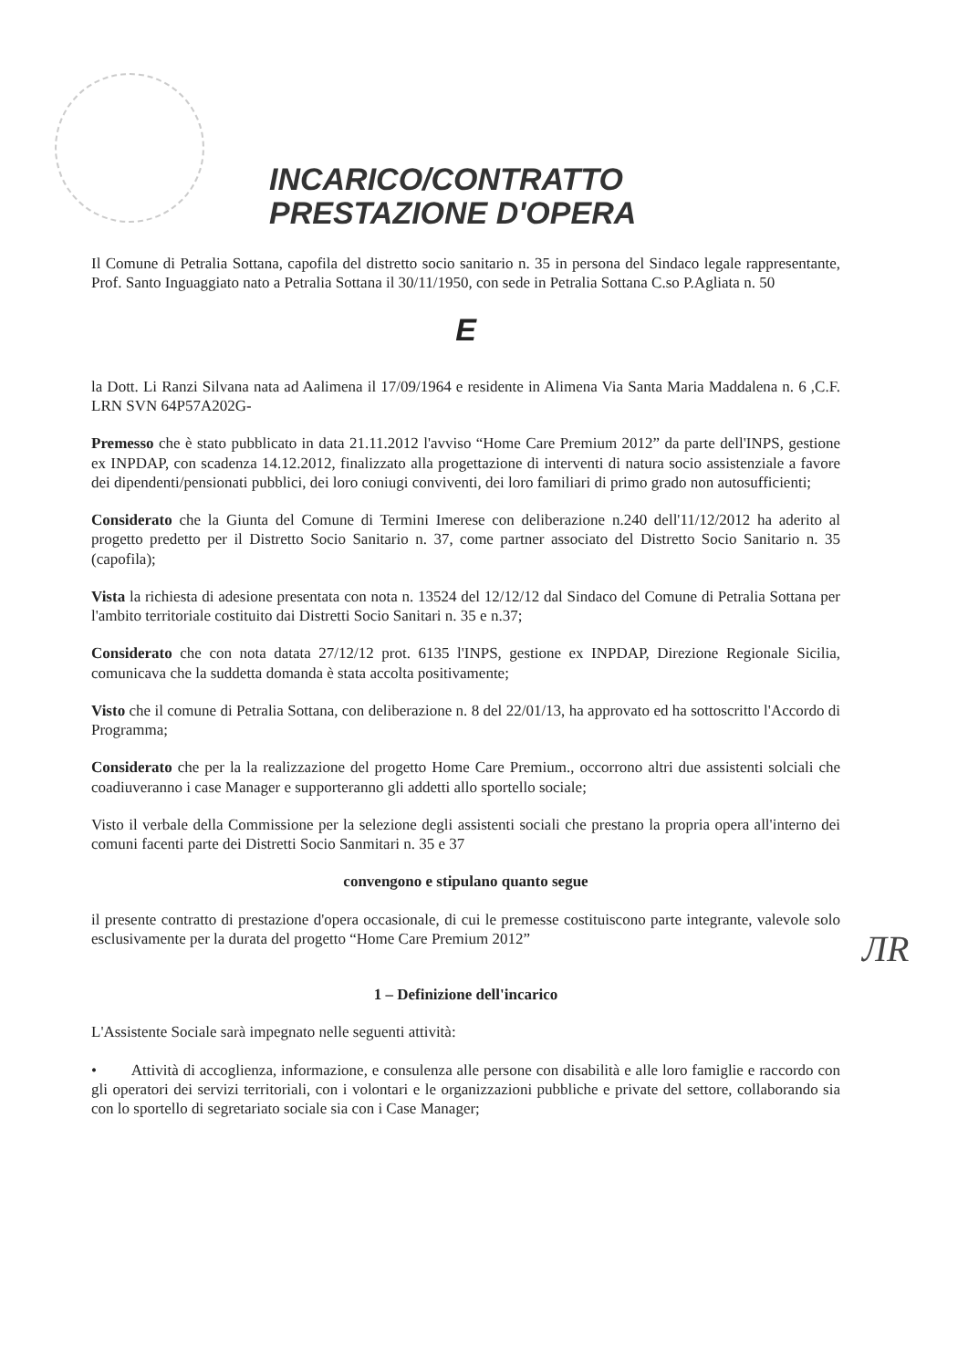INCARICO/CONTRATTO
PRESTAZIONE D'OPERA
Il Comune di Petralia Sottana, capofila del distretto socio sanitario n. 35 in persona del Sindaco legale rappresentante, Prof. Santo Inguaggiato nato a Petralia Sottana il 30/11/1950, con sede in Petralia Sottana C.so P.Agliata n. 50
E
la Dott. Li Ranzi Silvana nata ad Aalimena il 17/09/1964 e residente in Alimena Via Santa Maria Maddalena n. 6 ,C.F. LRN SVN 64P57A202G-
Premesso che è stato pubblicato in data 21.11.2012 l'avviso “Home Care Premium 2012” da parte dell'INPS, gestione ex INPDAP, con scadenza 14.12.2012, finalizzato alla progettazione di interventi di natura socio assistenziale a favore dei dipendenti/pensionati pubblici, dei loro coniugi conviventi, dei loro familiari di primo grado non autosufficienti;
Considerato che la Giunta del Comune di Termini Imerese con deliberazione n.240 dell'11/12/2012 ha aderito al progetto predetto per il Distretto Socio Sanitario n. 37, come partner associato del Distretto Socio Sanitario n. 35 (capofila);
Vista la richiesta di adesione presentata con nota n. 13524 del 12/12/12 dal Sindaco del Comune di Petralia Sottana per l'ambito territoriale costituito dai Distretti Socio Sanitari n. 35 e n.37;
Considerato che con nota datata 27/12/12 prot. 6135 l'INPS, gestione ex INPDAP, Direzione Regionale Sicilia, comunicava che la suddetta domanda è stata accolta positivamente;
Visto che il comune di Petralia Sottana, con deliberazione n. 8 del 22/01/13, ha approvato ed ha sottoscritto l'Accordo di Programma;
Considerato che per la la realizzazione del progetto Home Care Premium., occorrono altri due assistenti solciali che coadiuveranno i case Manager e supporteranno gli addetti allo sportello sociale;
Visto il verbale della Commissione per la selezione degli assistenti sociali che prestano la propria opera all'interno dei comuni facenti parte dei Distretti Socio Sanmitari n. 35 e 37
convengono e stipulano quanto segue
il presente contratto di prestazione d'opera occasionale, di cui le premesse costituiscono parte integrante, valevole solo esclusivamente per la durata del progetto “Home Care Premium 2012”
1 – Definizione dell'incarico
L'Assistente Sociale sarà impegnato nelle seguenti attività:
• Attività di accoglienza, informazione, e consulenza alle persone con disabilità e alle loro famiglie e raccordo con gli operatori dei servizi territoriali, con i volontari e le organizzazioni pubbliche e private del settore, collaborando sia con lo sportello di segretariato sociale sia con i Case Manager;
ЛR